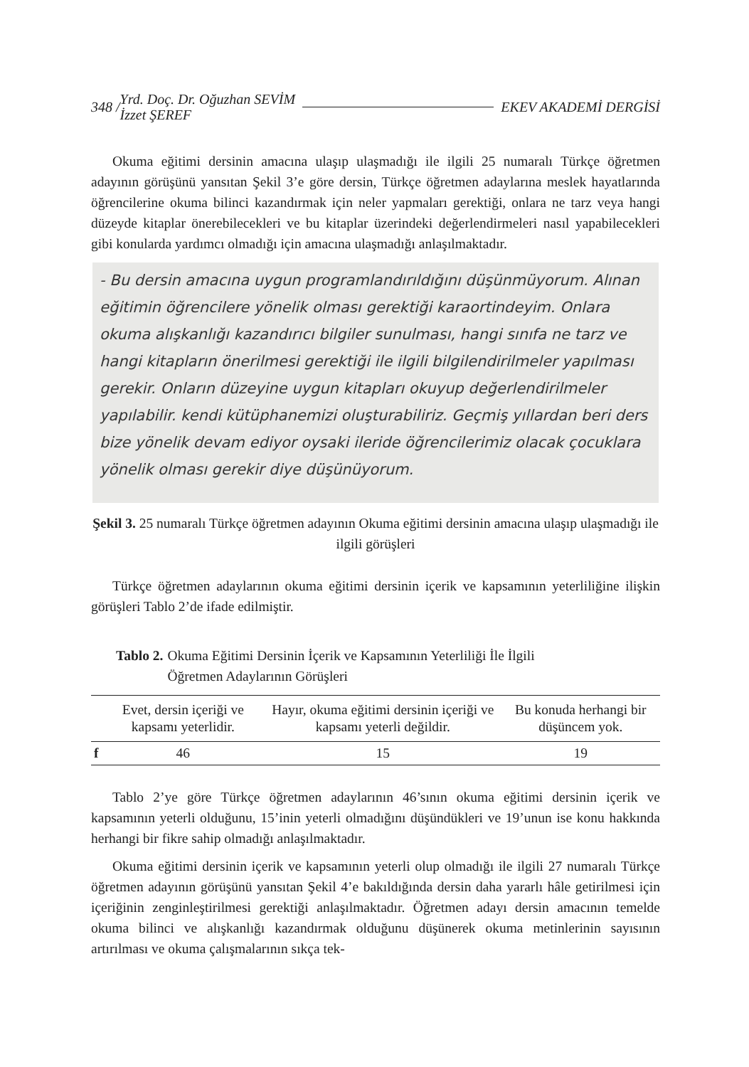348 / Yrd. Doç. Dr. Oğuzhan SEVİM
İzzet ŞEREF EKEV AKADEMİ DERGİSİ
Okuma eğitimi dersinin amacına ulaşıp ulaşmadığı ile ilgili 25 numaralı Türkçe öğretmen adayının görüşünü yansıtan Şekil 3’e göre dersin, Türkçe öğretmen adaylarına meslek hayatlarında öğrencilerine okuma bilinci kazandırmak için neler yapmaları gerektiği, onlara ne tarz veya hangi düzeyde kitaplar önerebilecekleri ve bu kitaplar üzerindeki değerlendirmeleri nasıl yapabilecekleri gibi konularda yardımcı olmadığı için amacına ulaşmadığı anlaşılmaktadır.
- Bu dersin amacına uygun programlandırıldığını düşünmüyorum. Alınan eğitimin öğrencilere yönelik olması gerektiği karaortindeyim. Onlara okuma alışkanlığı kazandırıcı bilgiler sunulması, hangi sınıfa ne tarz ve hangi kitapların önerilmesi gerektiği ile ilgili bilgilendirilmeler yapılması gerekir. Onların düzeyine uygun kitapları okuyup değerlendirilmeler yapılabilir. kendi kütüphanemizi oluşturabiliriz. Geçmiş yıllardan beri ders bize yönelik devam ediyor oysaki ileride öğrencilerimiz olacak çocuklara yönelik olması gerekir diye düşünüyorum.
Şekil 3. 25 numaralı Türkçe öğretmen adayının Okuma eğitimi dersinin amacına ulaşıp ulaşmadığı ile ilgili görüşleri
Türkçe öğretmen adaylarının okuma eğitimi dersinin içerik ve kapsamının yeterliliğine ilişkin görüşleri Tablo 2’de ifade edilmiştir.
Tablo 2. Okuma Eğitimi Dersinin İçerik ve Kapsamının Yeterliliği İle İlgili
Öğretmen Adaylarının Görüşleri
| | Evet, dersin içeriği ve kapsamı yeterlidir. | Hayır, okuma eğitimi dersinin içeriği ve kapsamı yeterli değildir. | Bu konuda herhangi bir düşüncem yok. |
| --- | --- | --- | --- |
| f | 46 | 15 | 19 |
Tablo 2’ye göre Türkçe öğretmen adaylarının 46’sının okuma eğitimi dersinin içerik ve kapsamının yeterli olduğunu, 15’inin yeterli olmadığını düşündükleri ve 19’unun ise konu hakkında herhangi bir fikre sahip olmadığı anlaşılmaktadır.
Okuma eğitimi dersinin içerik ve kapsamının yeterli olup olmadığı ile ilgili 27 numaralı Türkçe öğretmen adayının görüşünü yansıtan Şekil 4’e bakıldığında dersin daha yararlı hâle getirilmesi için içeriğinin zenginleştirilmesi gerektiği anlaşılmaktadır. Öğretmen adayı dersin amacının temelde okuma bilinci ve alışkanlığı kazandırmak olduğunu düşünerek okuma metinlerinin sayısının artırılması ve okuma çalışmalarının sıkça tek-